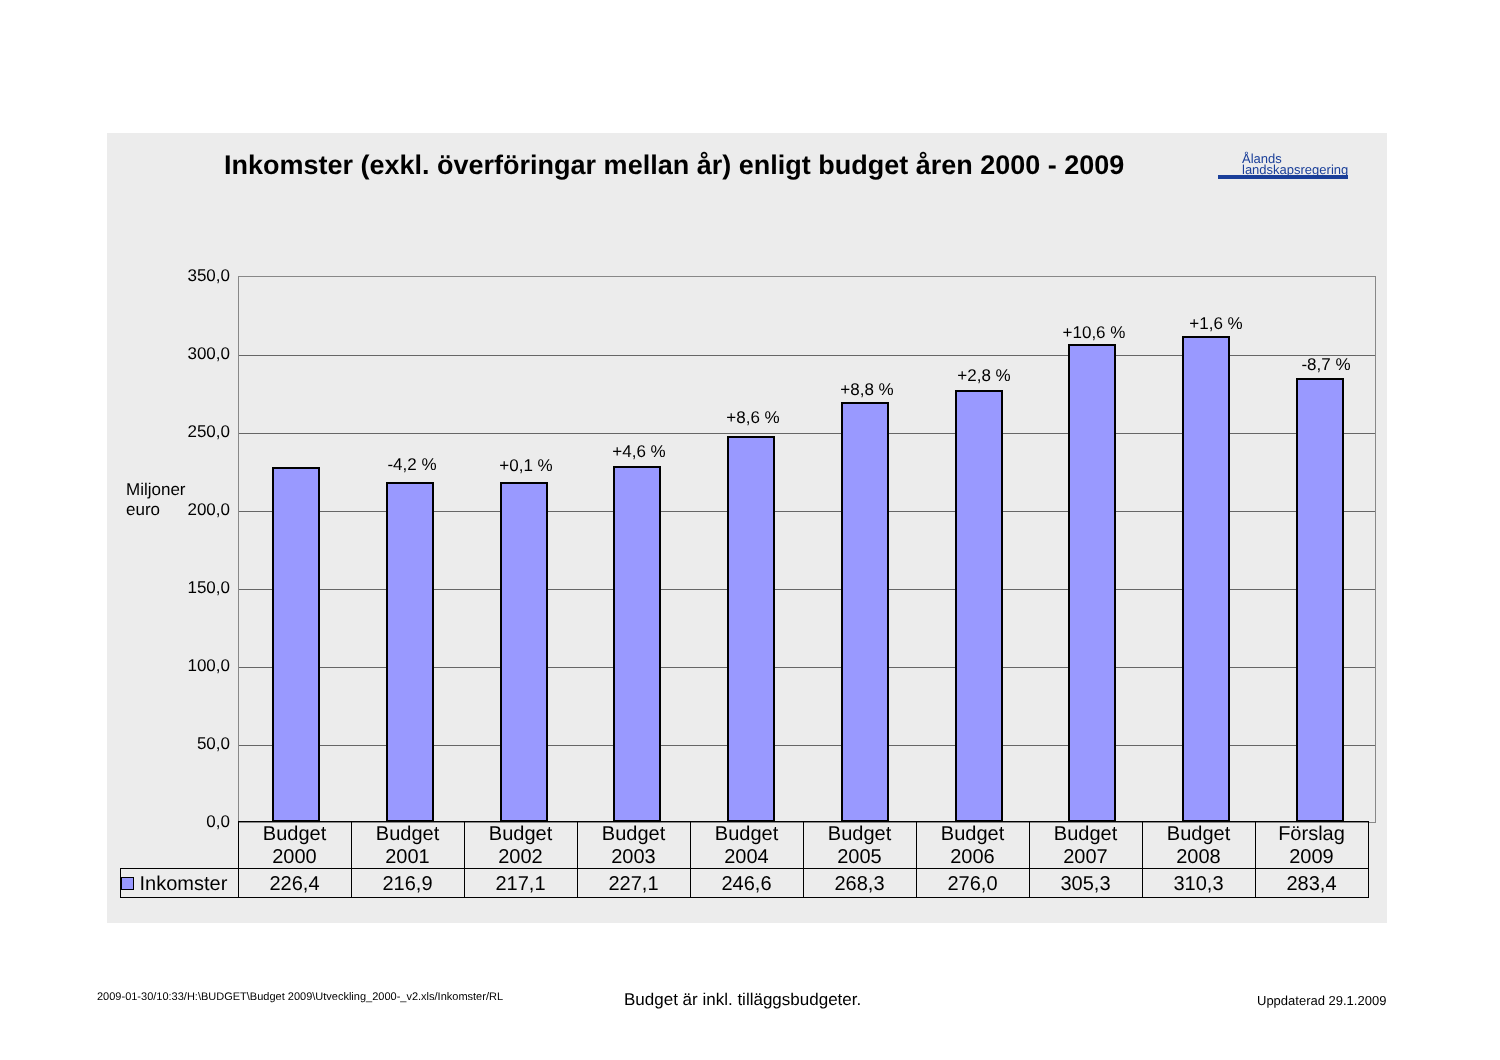Inkomster (exkl. överföringar mellan år) enligt budget åren 2000 - 2009
Ålands
landskapsregering
Miljoner
euro
350,0
300,0
250,0
200,0
150,0
100,0
50,0
0,0
-4,2 % +0,1 %
+4,6 %
+8,6 %
+8,8 %
+2,8 %
+10,6 % +1,6 %
-8,7 %
| | Budget 2000 | Budget 2001 | Budget 2002 | Budget 2003 | Budget 2004 | Budget 2005 | Budget 2006 | Budget 2007 | Budget 2008 | Förslag 2009 |
| Inkomster | 226,4 | 216,9 | 217,1 | 227,1 | 246,6 | 268,3 | 276,0 | 305,3 | 310,3 | 283,4 |
2009-01-30/10:33/H:\BUDGET\Budget 2009\Utveckling_2000-_v2.xls/Inkomster/RL
Budget är inkl. tilläggsbudgeter.
Uppdaterad 29.1.2009